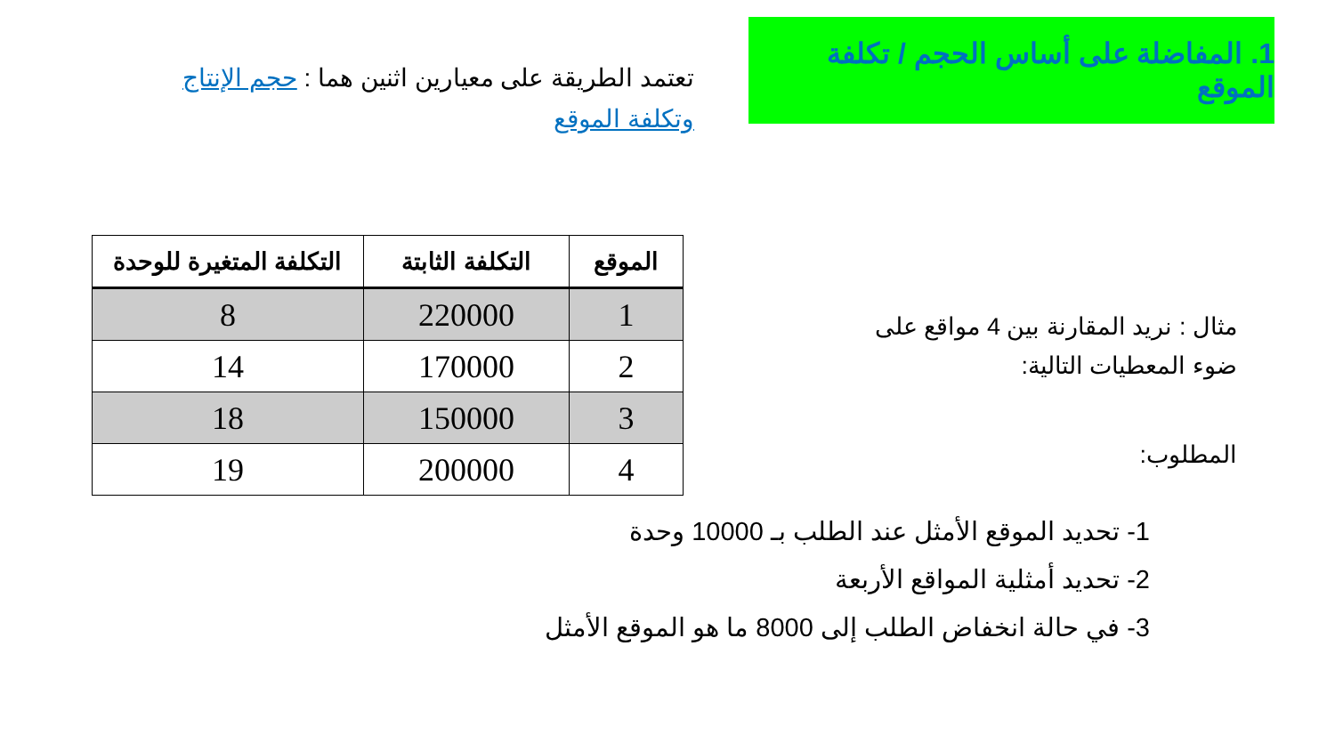1. المفاضلة على أساس الحجم / تكلفة الموقع
تعتمد الطريقة على معيارين اثنين هما : حجم الإنتاج وتكلفة الموقع
مثال : نريد المقارنة بين 4 مواقع على ضوء المعطيات التالية:
المطلوب:
| الموقع | التكلفة الثابتة | التكلفة المتغيرة للوحدة |
| --- | --- | --- |
| 1 | 220000 | 8 |
| 2 | 170000 | 14 |
| 3 | 150000 | 18 |
| 4 | 200000 | 19 |
1- تحديد الموقع الأمثل عند الطلب بـ 10000 وحدة
2- تحديد أمثلية المواقع الأربعة
3- في حالة انخفاض الطلب إلى 8000 ما هو الموقع الأمثل